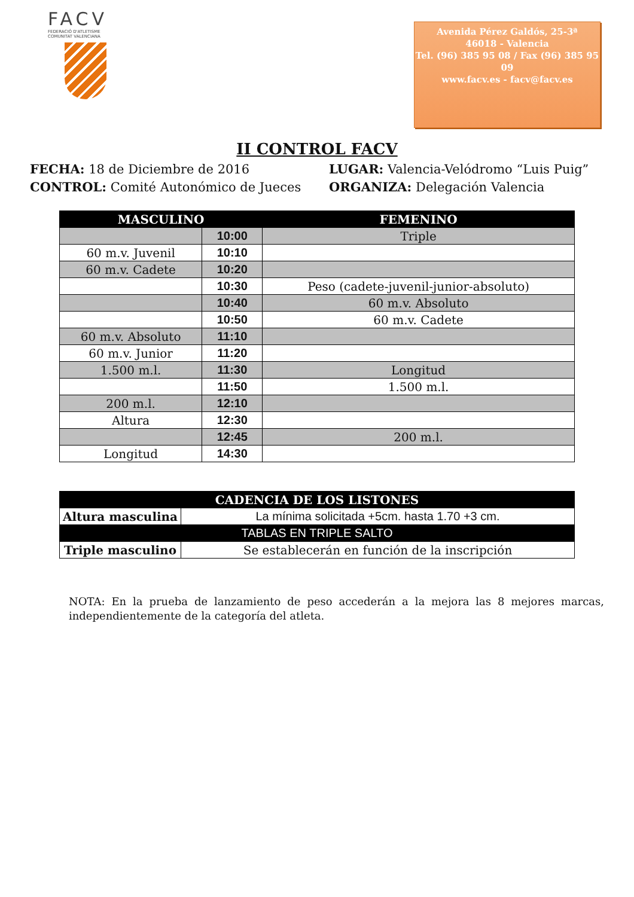FACV
FEDERACIÓ D'ATLETISME
COMUNITAT VALENCIANA
Avenida Pérez Galdós, 25-3ª
46018 - Valencia
Tel. (96) 385 95 08 / Fax (96) 385 95 09
www.facv.es - facv@facv.es
II CONTROL FACV
FECHA: 18 de Diciembre de 2016
LUGAR: Valencia-Velódromo “Luis Puig”
CONTROL: Comité Autonómico de Jueces
ORGANIZA: Delegación Valencia
| MASCULINO | | FEMENINO |
| --- | --- | --- |
| | 10:00 | Triple |
| 60 m.v. Juvenil | 10:10 | |
| 60 m.v. Cadete | 10:20 | |
| | 10:30 | Peso (cadete-juvenil-junior-absoluto) |
| | 10:40 | 60 m.v. Absoluto |
| | 10:50 | 60 m.v. Cadete |
| 60 m.v. Absoluto | 11:10 | |
| 60 m.v. Junior | 11:20 | |
| 1.500 m.l. | 11:30 | Longitud |
| | 11:50 | 1.500 m.l. |
| 200 m.l. | 12:10 | |
| Altura | 12:30 | |
| | 12:45 | 200 m.l. |
| Longitud | 14:30 | |
| CADENCIA DE LOS LISTONES | |
| --- | --- |
| Altura masculina | La mínima solicitada +5cm. hasta 1.70 +3 cm. |
| TABLAS EN TRIPLE SALTO | |
| Triple masculino | Se establecerán en función de la inscripción |
NOTA: En la prueba de lanzamiento de peso accederán a la mejora las 8 mejores marcas, independientemente de la categoría del atleta.